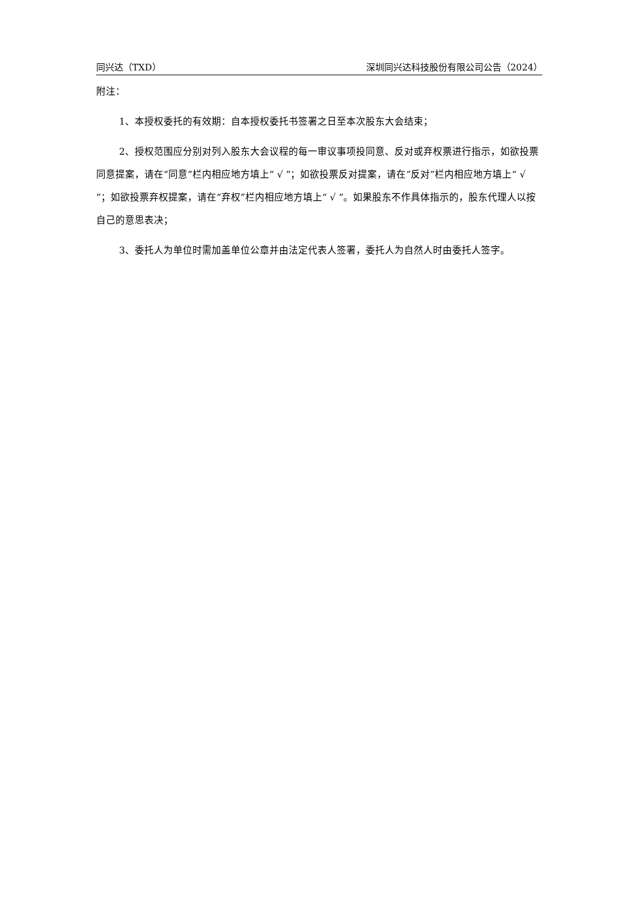同兴达（TXD） 深圳同兴达科技股份有限公司公告（2024）
附注：
1、本授权委托的有效期：自本授权委托书签署之日至本次股东大会结束；
2、授权范围应分别对列入股东大会议程的每一审议事项投同意、反对或弃权票进行指示，如欲投票同意提案，请在“同意”栏内相应地方填上“ √ ”；如欲投票反对提案，请在“反对”栏内相应地方填上“ √ ”；如欲投票弃权提案，请在“弃权”栏内相应地方填上“ √ ”。如果股东不作具体指示的，股东代理人以按自己的意思表决；
3、委托人为单位时需加盖单位公章并由法定代表人签署，委托人为自然人时由委托人签字。